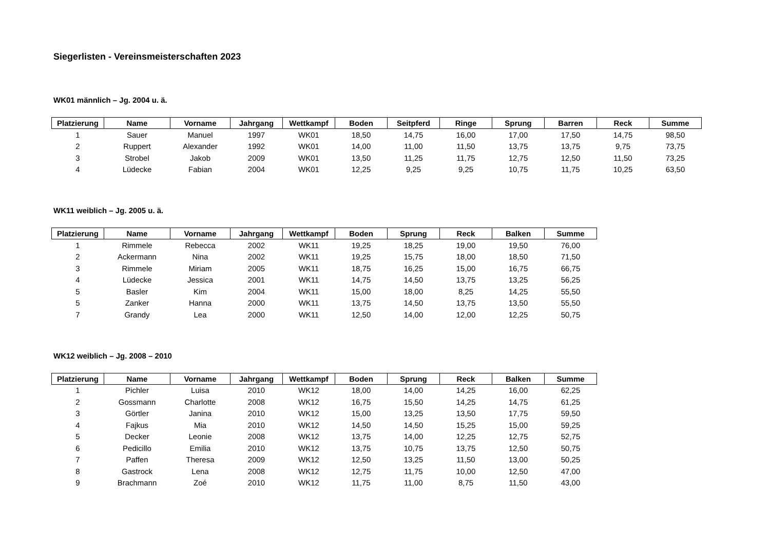Siegerlisten - Vereinsmeisterschaften 2023
WK01 männlich – Jg. 2004 u. ä.
| Platzierung | Name | Vorname | Jahrgang | Wettkampf | Boden | Seitpferd | Ringe | Sprung | Barren | Reck | Summe |
| --- | --- | --- | --- | --- | --- | --- | --- | --- | --- | --- | --- |
| 1 | Sauer | Manuel | 1997 | WK01 | 18,50 | 14,75 | 16,00 | 17,00 | 17,50 | 14,75 | 98,50 |
| 2 | Ruppert | Alexander | 1992 | WK01 | 14,00 | 11,00 | 11,50 | 13,75 | 13,75 | 9,75 | 73,75 |
| 3 | Strobel | Jakob | 2009 | WK01 | 13,50 | 11,25 | 11,75 | 12,75 | 12,50 | 11,50 | 73,25 |
| 4 | Lüdecke | Fabian | 2004 | WK01 | 12,25 | 9,25 | 9,25 | 10,75 | 11,75 | 10,25 | 63,50 |
WK11 weiblich – Jg. 2005 u. ä.
| Platzierung | Name | Vorname | Jahrgang | Wettkampf | Boden | Sprung | Reck | Balken | Summe |
| --- | --- | --- | --- | --- | --- | --- | --- | --- | --- |
| 1 | Rimmele | Rebecca | 2002 | WK11 | 19,25 | 18,25 | 19,00 | 19,50 | 76,00 |
| 2 | Ackermann | Nina | 2002 | WK11 | 19,25 | 15,75 | 18,00 | 18,50 | 71,50 |
| 3 | Rimmele | Miriam | 2005 | WK11 | 18,75 | 16,25 | 15,00 | 16,75 | 66,75 |
| 4 | Lüdecke | Jessica | 2001 | WK11 | 14,75 | 14,50 | 13,75 | 13,25 | 56,25 |
| 5 | Basler | Kim | 2004 | WK11 | 15,00 | 18,00 | 8,25 | 14,25 | 55,50 |
| 5 | Zanker | Hanna | 2000 | WK11 | 13,75 | 14,50 | 13,75 | 13,50 | 55,50 |
| 7 | Grandy | Lea | 2000 | WK11 | 12,50 | 14,00 | 12,00 | 12,25 | 50,75 |
WK12 weiblich – Jg. 2008 – 2010
| Platzierung | Name | Vorname | Jahrgang | Wettkampf | Boden | Sprung | Reck | Balken | Summe |
| --- | --- | --- | --- | --- | --- | --- | --- | --- | --- |
| 1 | Pichler | Luisa | 2010 | WK12 | 18,00 | 14,00 | 14,25 | 16,00 | 62,25 |
| 2 | Gossmann | Charlotte | 2008 | WK12 | 16,75 | 15,50 | 14,25 | 14,75 | 61,25 |
| 3 | Görtler | Janina | 2010 | WK12 | 15,00 | 13,25 | 13,50 | 17,75 | 59,50 |
| 4 | Fajkus | Mia | 2010 | WK12 | 14,50 | 14,50 | 15,25 | 15,00 | 59,25 |
| 5 | Decker | Leonie | 2008 | WK12 | 13,75 | 14,00 | 12,25 | 12,75 | 52,75 |
| 6 | Pedicillo | Emilia | 2010 | WK12 | 13,75 | 10,75 | 13,75 | 12,50 | 50,75 |
| 7 | Paffen | Theresa | 2009 | WK12 | 12,50 | 13,25 | 11,50 | 13,00 | 50,25 |
| 8 | Gastrock | Lena | 2008 | WK12 | 12,75 | 11,75 | 10,00 | 12,50 | 47,00 |
| 9 | Brachmann | Zoé | 2010 | WK12 | 11,75 | 11,00 | 8,75 | 11,50 | 43,00 |